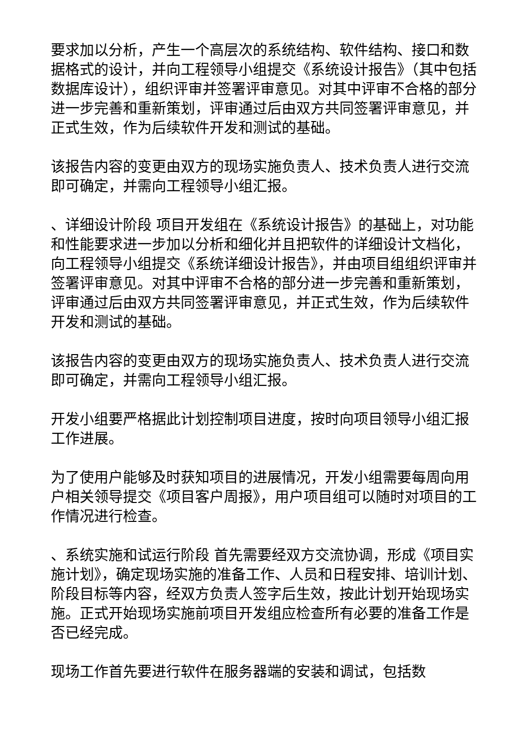要求加以分析，产生一个高层次的系统结构、软件结构、接口和数据格式的设计，并向工程领导小组提交《系统设计报告》（其中包括数据库设计），组织评审并签署评审意见。对其中评审不合格的部分进一步完善和重新策划，评审通过后由双方共同签署评审意见，并正式生效，作为后续软件开发和测试的基础。
该报告内容的变更由双方的现场实施负责人、技术负责人进行交流即可确定，并需向工程领导小组汇报。
、详细设计阶段 项目开发组在《系统设计报告》的基础上，对功能和性能要求进一步加以分析和细化并且把软件的详细设计文档化，向工程领导小组提交《系统详细设计报告》，并由项目组组织评审并签署评审意见。对其中评审不合格的部分进一步完善和重新策划，评审通过后由双方共同签署评审意见，并正式生效，作为后续软件开发和测试的基础。
该报告内容的变更由双方的现场实施负责人、技术负责人进行交流即可确定，并需向工程领导小组汇报。
开发小组要严格据此计划控制项目进度，按时向项目领导小组汇报工作进展。
为了使用户能够及时获知项目的进展情况，开发小组需要每周向用户相关领导提交《项目客户周报》，用户项目组可以随时对项目的工作情况进行检查。
、系统实施和试运行阶段 首先需要经双方交流协调，形成《项目实施计划》，确定现场实施的准备工作、人员和日程安排、培训计划、阶段目标等内容，经双方负责人签字后生效，按此计划开始现场实施。正式开始现场实施前项目开发组应检查所有必要的准备工作是否已经完成。
现场工作首先要进行软件在服务器端的安装和调试，包括数